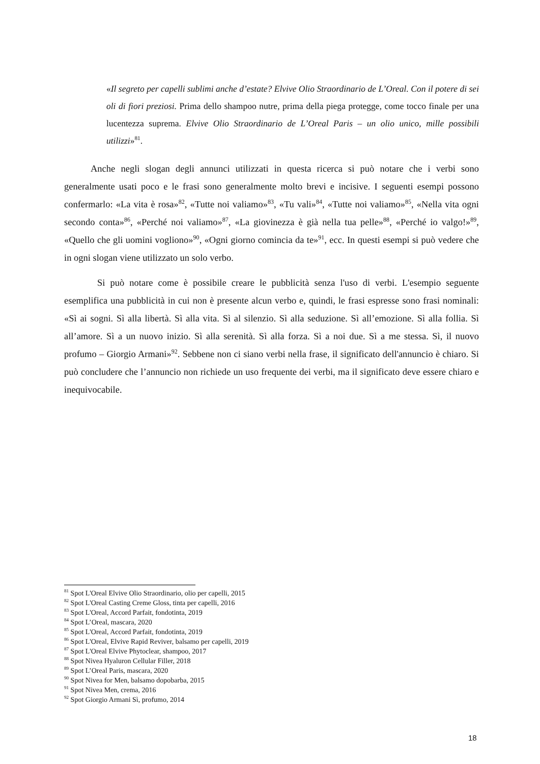«Il segreto per capelli sublimi anche d’estate? Elvive Olio Straordinario de L’Oreal. Con il potere di sei oli di fiori preziosi. Prima dello shampoo nutre, prima della piega protegge, come tocco finale per una lucentezza suprema. Elvive Olio Straordinario de L’Oreal Paris – un olio unico, mille possibili utilizzi»<sup>81</sup>.
Anche negli slogan degli annunci utilizzati in questa ricerca si può notare che i verbi sono generalmente usati poco e le frasi sono generalmente molto brevi e incisive. I seguenti esempi possono confermarlo: «La vita è rosa»<sup>82</sup>, «Tutte noi valiamo»<sup>83</sup>, «Tu vali»<sup>84</sup>, «Tutte noi valiamo»<sup>85</sup>, «Nella vita ogni secondo conta»<sup>86</sup>, «Perché noi valiamo»<sup>87</sup>, «La giovinezza è già nella tua pelle»<sup>88</sup>, «Perché io valgo!»<sup>89</sup>, «Quello che gli uomini vogliono»<sup>90</sup>, «Ogni giorno comincia da te»<sup>91</sup>, ecc. In questi esempi si può vedere che in ogni slogan viene utilizzato un solo verbo.
Si può notare come è possibile creare le pubblicità senza l'uso di verbi. L'esempio seguente esemplifica una pubblicità in cui non è presente alcun verbo e, quindi, le frasi espresse sono frasi nominali: «Sì ai sogni. Sì alla libertà. Sì alla vita. Sì al silenzio. Sì alla seduzione. Sì all’emozione. Sì alla follia. Sì all’amore. Sì a un nuovo inizio. Sì alla serenità. Sì alla forza. Sì a noi due. Sì a me stessa. Sì, il nuovo profumo – Giorgio Armani»<sup>92</sup>. Sebbene non ci siano verbi nella frase, il significato dell'annuncio è chiaro. Si può concludere che l’annuncio non richiede un uso frequente dei verbi, ma il significato deve essere chiaro e inequivocabile.
<sup>81</sup> Spot L'Oreal Elvive Olio Straordinario, olio per capelli, 2015
<sup>82</sup> Spot L'Oreal Casting Creme Gloss, tinta per capelli, 2016
<sup>83</sup> Spot L'Oreal, Accord Parfait, fondotinta, 2019
<sup>84</sup> Spot L’Oreal, mascara, 2020
<sup>85</sup> Spot L'Oreal, Accord Parfait, fondotinta, 2019
<sup>86</sup> Spot L'Oreal, Elvive Rapid Reviver, balsamo per capelli, 2019
<sup>87</sup> Spot L'Oreal Elvive Phytoclear, shampoo, 2017
<sup>88</sup> Spot Nivea Hyaluron Cellular Filler, 2018
<sup>89</sup> Spot L’Oreal Paris, mascara, 2020
<sup>90</sup> Spot Nivea for Men, balsamo dopobarba, 2015
<sup>91</sup> Spot Nivea Men, crema, 2016
<sup>92</sup> Spot Giorgio Armani Sì, profumo, 2014
18